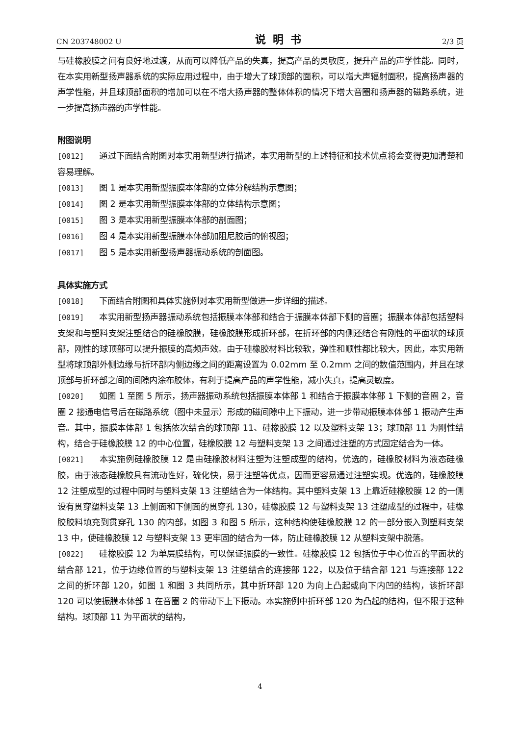CN 203748002 U 说明书 2/3 页
与硅橡胶膜之间有良好地过渡，从而可以降低产品的失真，提高产品的灵敏度，提升产品的声学性能。同时，在本实用新型扬声器系统的实际应用过程中，由于增大了球顶部的面积，可以增大声辐射面积，提高扬声器的声学性能，并且球顶部面积的增加可以在不增大扬声器的整体体积的情况下增大音圈和扬声器的磁路系统，进一步提高扬声器的声学性能。
附图说明
[0012] 通过下面结合附图对本实用新型进行描述，本实用新型的上述特征和技术优点将会变得更加清楚和容易理解。
[0013] 图 1 是本实用新型振膜本体部的立体分解结构示意图；
[0014] 图 2 是本实用新型振膜本体部的立体结构示意图；
[0015] 图 3 是本实用新型振膜本体部的剖面图；
[0016] 图 4 是本实用新型振膜本体部加阻尼胶后的俯视图；
[0017] 图 5 是本实用新型扬声器振动系统的剖面图。
具体实施方式
[0018] 下面结合附图和具体实施例对本实用新型做进一步详细的描述。
[0019] 本实用新型扬声器振动系统包括振膜本体部和结合于振膜本体部下侧的音圈；振膜本体部包括塑料支架和与塑料支架注塑结合的硅橡胶膜，硅橡胶膜形成折环部，在折环部的内侧还结合有刚性的平面状的球顶部，刚性的球顶部可以提升振膜的高频声效。由于硅橡胶材料比较软，弹性和顺性都比较大，因此，本实用新型将球顶部外侧边缘与折环部内侧边缘之间的距离设置为 0.02mm 至 0.2mm 之间的数值范围内，并且在球顶部与折环部之间的间隙内涂布胶体，有利于提高产品的声学性能，减小失真，提高灵敏度。
[0020] 如图 1 至图 5 所示，扬声器振动系统包括振膜本体部 1 和结合于振膜本体部 1 下侧的音圈 2，音圈 2 接通电信号后在磁路系统（图中未显示）形成的磁间隙中上下振动，进一步带动振膜本体部 1 振动产生声音。其中，振膜本体部 1 包括依次结合的球顶部 11、硅橡胶膜 12 以及塑料支架 13；球顶部 11 为刚性结构，结合于硅橡胶膜 12 的中心位置，硅橡胶膜 12 与塑料支架 13 之间通过注塑的方式固定结合为一体。
[0021] 本实施例硅橡胶膜 12 是由硅橡胶材料注塑为注塑成型的结构，优选的，硅橡胶材料为液态硅橡胶，由于液态硅橡胶具有流动性好，硫化快，易于注塑等优点，因而更容易通过注塑实现。优选的，硅橡胶膜 12 注塑成型的过程中同时与塑料支架 13 注塑结合为一体结构。其中塑料支架 13 上靠近硅橡胶膜 12 的一侧设有贯穿塑料支架 13 上侧面和下侧面的贯穿孔 130，硅橡胶膜 12 与塑料支架 13 注塑成型的过程中，硅橡胶胶料填充到贯穿孔 130 的内部，如图 3 和图 5 所示，这种结构使硅橡胶膜 12 的一部分嵌入到塑料支架 13 中，使硅橡胶膜 12 与塑料支架 13 更牢固的结合为一体，防止硅橡胶膜 12 从塑料支架中脱落。
[0022] 硅橡胶膜 12 为单层膜结构，可以保证振膜的一致性。硅橡胶膜 12 包括位于中心位置的平面状的结合部 121，位于边缘位置的与塑料支架 13 注塑结合的连接部 122，以及位于结合部 121 与连接部 122 之间的折环部 120，如图 1 和图 3 共同所示，其中折环部 120 为向上凸起或向下内凹的结构，该折环部 120 可以使振膜本体部 1 在音圈 2 的带动下上下振动。本实施例中折环部 120 为凸起的结构，但不限于这种结构。球顶部 11 为平面状的结构，
4